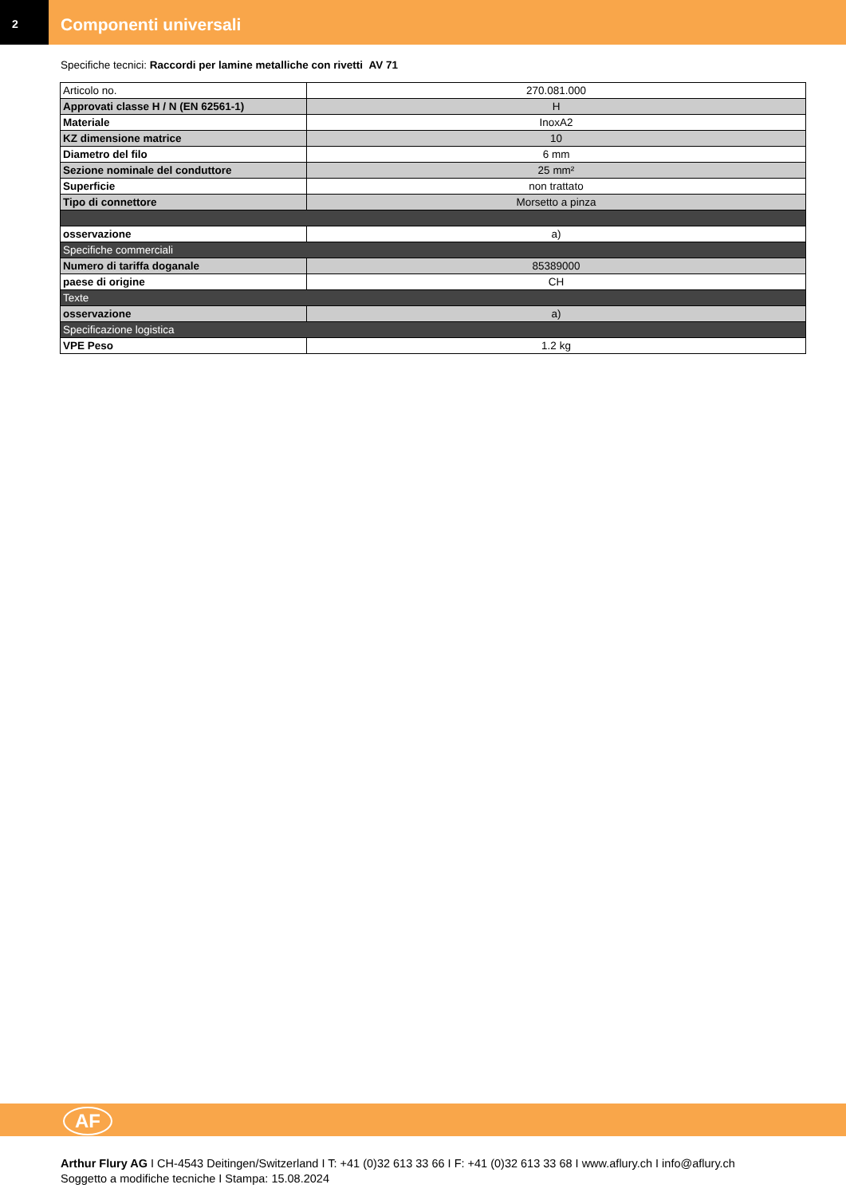2
Componenti universali
Specifiche tecnici: Raccordi per lamine metalliche con rivetti AV 71
| Articolo no. | 270.081.000 |
| Approvati classe H / N (EN 62561-1) | H |
| Materiale | InoxA2 |
| KZ dimensione matrice | 10 |
| Diametro del filo | 6 mm |
| Sezione nominale del conduttore | 25 mm² |
| Superficie | non trattato |
| Tipo di connettore | Morsetto a pinza |
| osservazione | a) |
| Specifiche commerciali | |
| Numero di tariffa doganale | 85389000 |
| paese di origine | CH |
| Texte | |
| osservazione | a) |
| Specificazione logistica | |
| VPE Peso | 1.2 kg |
AF
Arthur Flury AG I CH-4543 Deitingen/Switzerland I T: +41 (0)32 613 33 66 I F: +41 (0)32 613 33 68 I www.aflury.ch I info@aflury.ch
Soggetto a modifiche tecniche I Stampa: 15.08.2024